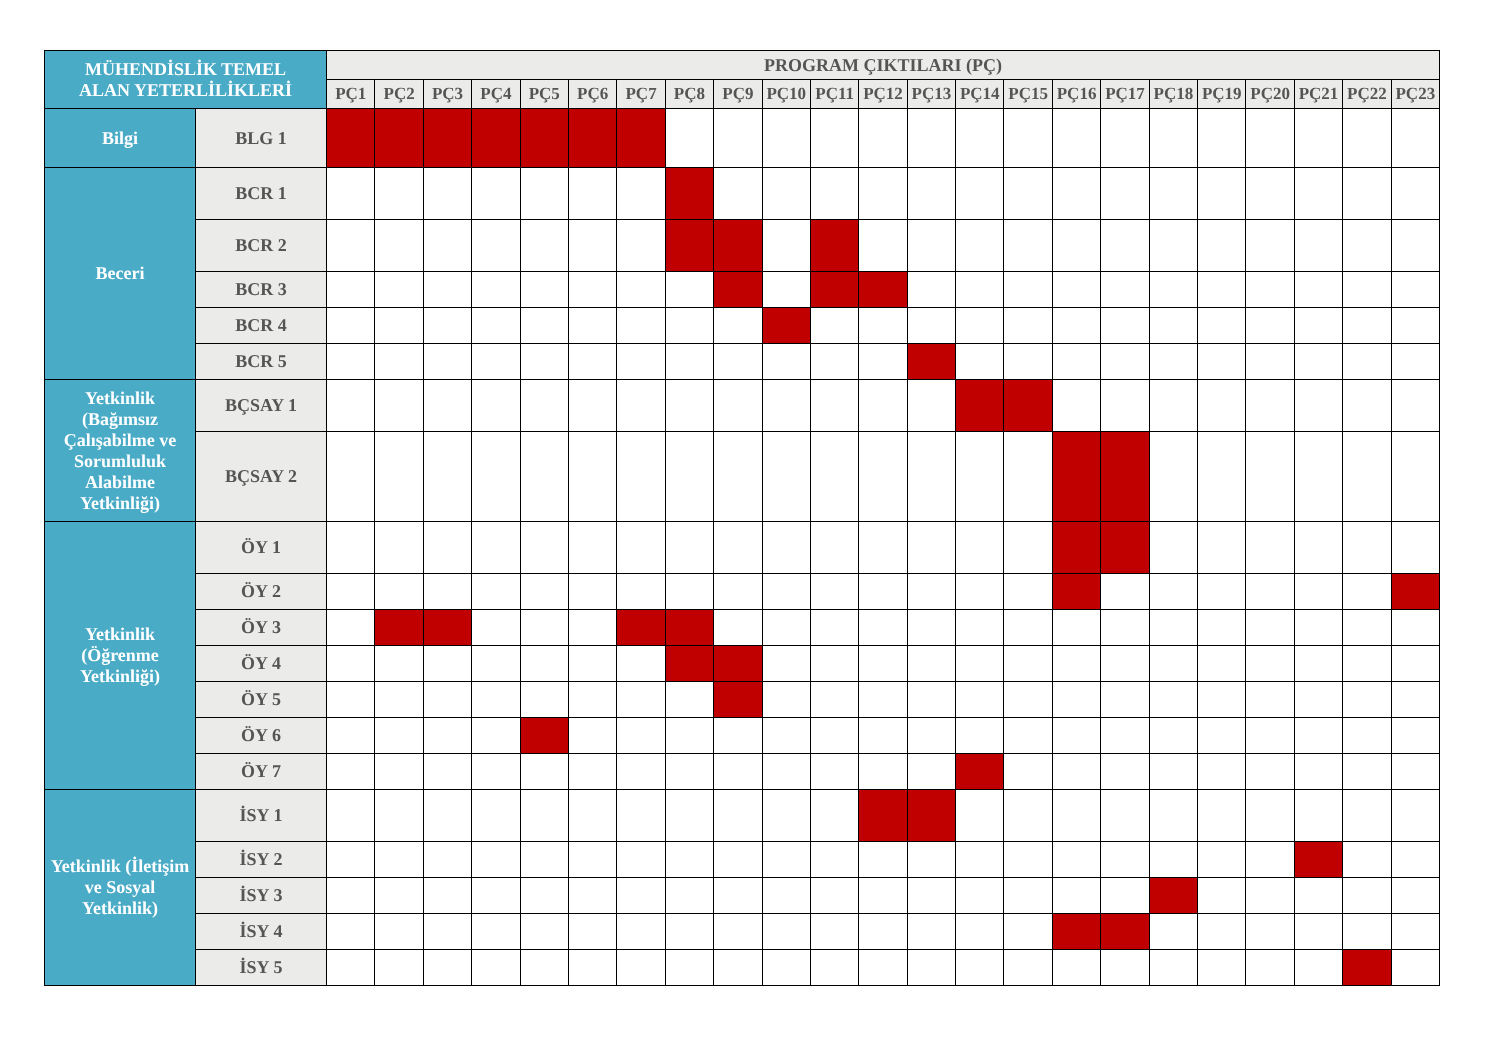| MÜHENDİSLİK TEMEL ALAN YETERLİLİKLERİ | | PROGRAM ÇIKTILARI (PÇ) | | | | | | | | | | | | | | | | | | | | | | |
| --- | --- | --- | --- | --- | --- | --- | --- | --- | --- | --- | --- | --- | --- | --- | --- | --- | --- | --- | --- | --- | --- | --- | --- | --- |
| | | PÇ1 | PÇ2 | PÇ3 | PÇ4 | PÇ5 | PÇ6 | PÇ7 | PÇ8 | PÇ9 | PÇ10 | PÇ11 | PÇ12 | PÇ13 | PÇ14 | PÇ15 | PÇ16 | PÇ17 | PÇ18 | PÇ19 | PÇ20 | PÇ21 | PÇ22 | PÇ23 |
| Bilgi | BLG 1 | | | | | | | | | | | | | | | | | | | | | | | |
| Beceri | BCR 1 | | | | | | | | | | | | | | | | | | | | | | | |
| | BCR 2 | | | | | | | | | | | | | | | | | | | | | | | |
| | BCR 3 | | | | | | | | | | | | | | | | | | | | | | | |
| | BCR 4 | | | | | | | | | | | | | | | | | | | | | | | |
| | BCR 5 | | | | | | | | | | | | | | | | | | | | | | | |
| Yetkinlik (Bağımsız Çalışabilme ve Sorumluluk Alabilme Yetkinliği) | BÇSAY 1 | | | | | | | | | | | | | | | | | | | | | | | |
| | BÇSAY 2 | | | | | | | | | | | | | | | | | | | | | | | |
| Yetkinlik (Öğrenme Yetkinliği) | ÖY 1 | | | | | | | | | | | | | | | | | | | | | | | |
| | ÖY 2 | | | | | | | | | | | | | | | | | | | | | | | |
| | ÖY 3 | | | | | | | | | | | | | | | | | | | | | | | |
| | ÖY 4 | | | | | | | | | | | | | | | | | | | | | | | |
| | ÖY 5 | | | | | | | | | | | | | | | | | | | | | | | |
| | ÖY 6 | | | | | | | | | | | | | | | | | | | | | | | |
| | ÖY 7 | | | | | | | | | | | | | | | | | | | | | | | |
| Yetkinlik (İletişim ve Sosyal Yetkinlik) | İSY 1 | | | | | | | | | | | | | | | | | | | | | | | |
| | İSY 2 | | | | | | | | | | | | | | | | | | | | | | | |
| | İSY 3 | | | | | | | | | | | | | | | | | | | | | | | |
| | İSY 4 | | | | | | | | | | | | | | | | | | | | | | | |
| | İSY 5 | | | | | | | | | | | | | | | | | | | | | | | |